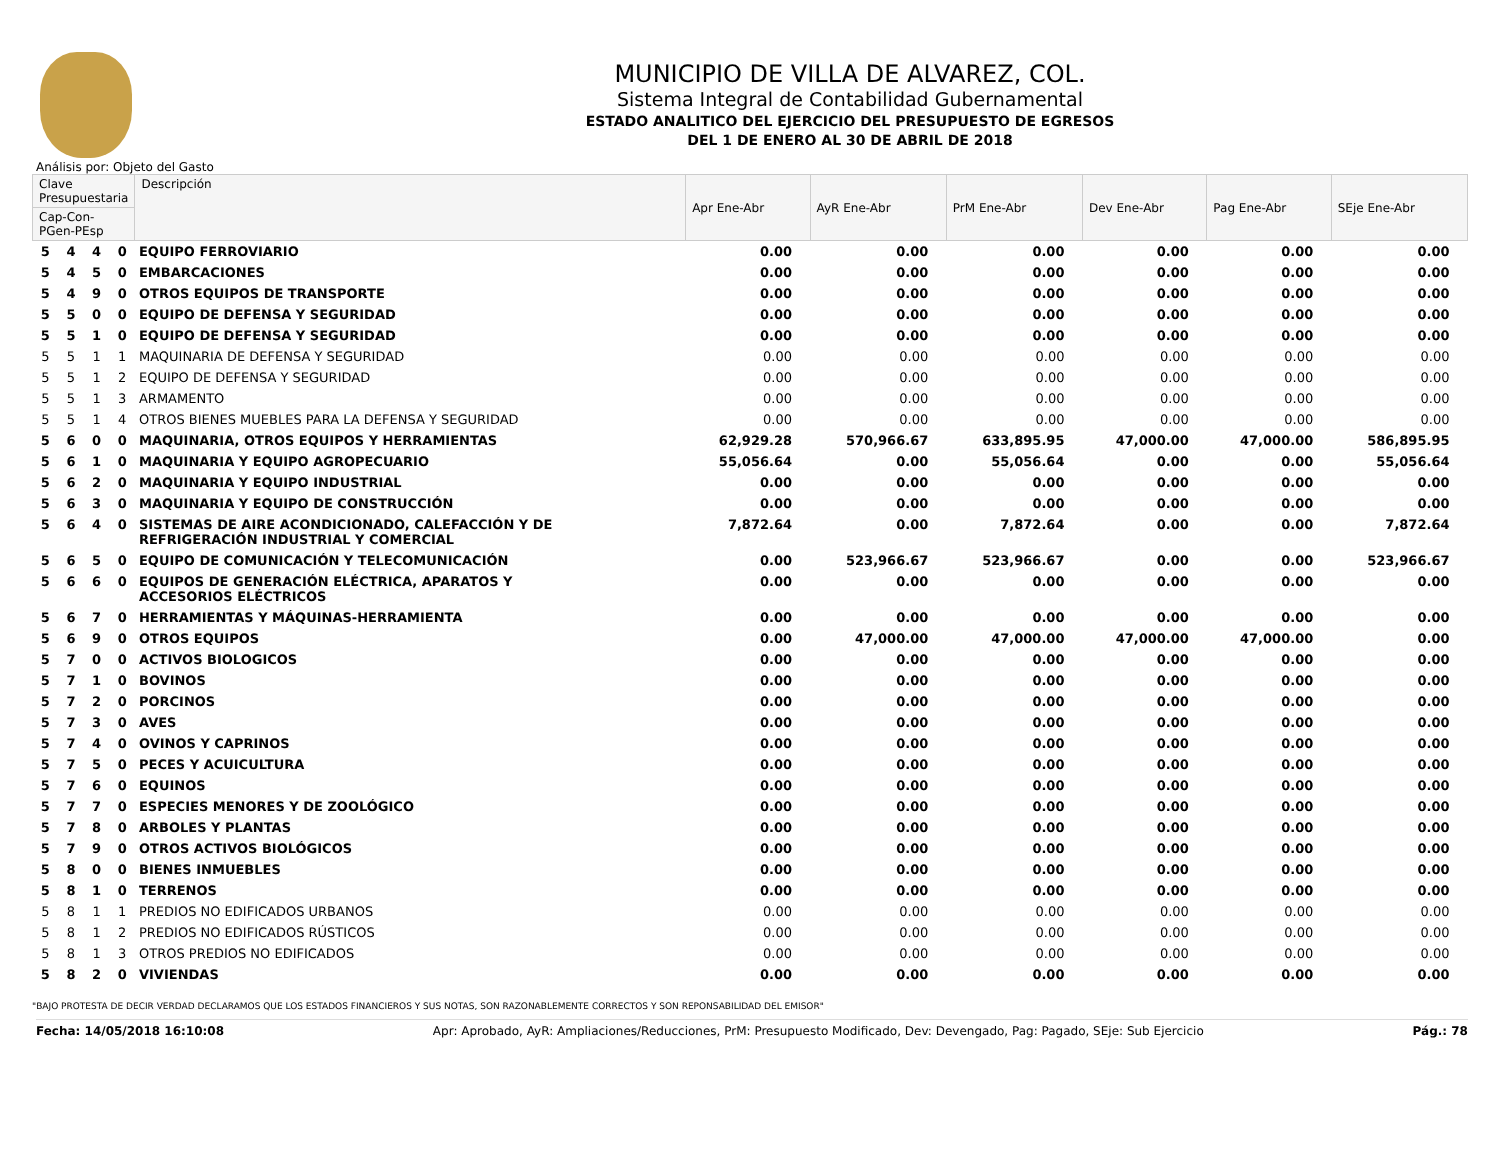MUNICIPIO DE VILLA DE ALVAREZ, COL.
Sistema Integral de Contabilidad Gubernamental
ESTADO ANALITICO DEL EJERCICIO DEL PRESUPUESTO DE EGRESOS
DEL 1 DE ENERO AL 30 DE ABRIL DE 2018
Análisis por: Objeto del Gasto
| Clave Presupuestaria | | | | Descripción | Apr Ene-Abr | AyR Ene-Abr | PrM Ene-Abr | Dev Ene-Abr | Pag Ene-Abr | SEje Ene-Abr |
| --- | --- | --- | --- | --- | --- | --- | --- | --- | --- | --- |
| Cap-Con-PGen-PEsp | | | | | | | | | | |
| 5 | 4 | 4 | 0 | EQUIPO FERROVIARIO | 0.00 | 0.00 | 0.00 | 0.00 | 0.00 | 0.00 |
| 5 | 4 | 5 | 0 | EMBARCACIONES | 0.00 | 0.00 | 0.00 | 0.00 | 0.00 | 0.00 |
| 5 | 4 | 9 | 0 | OTROS EQUIPOS DE TRANSPORTE | 0.00 | 0.00 | 0.00 | 0.00 | 0.00 | 0.00 |
| 5 | 5 | 0 | 0 | EQUIPO DE DEFENSA Y SEGURIDAD | 0.00 | 0.00 | 0.00 | 0.00 | 0.00 | 0.00 |
| 5 | 5 | 1 | 0 | EQUIPO DE DEFENSA Y SEGURIDAD | 0.00 | 0.00 | 0.00 | 0.00 | 0.00 | 0.00 |
| 5 | 5 | 1 | 1 | MAQUINARIA DE DEFENSA Y SEGURIDAD | 0.00 | 0.00 | 0.00 | 0.00 | 0.00 | 0.00 |
| 5 | 5 | 1 | 2 | EQUIPO DE DEFENSA Y SEGURIDAD | 0.00 | 0.00 | 0.00 | 0.00 | 0.00 | 0.00 |
| 5 | 5 | 1 | 3 | ARMAMENTO | 0.00 | 0.00 | 0.00 | 0.00 | 0.00 | 0.00 |
| 5 | 5 | 1 | 4 | OTROS BIENES MUEBLES PARA LA DEFENSA Y SEGURIDAD | 0.00 | 0.00 | 0.00 | 0.00 | 0.00 | 0.00 |
| 5 | 6 | 0 | 0 | MAQUINARIA, OTROS EQUIPOS Y HERRAMIENTAS | 62,929.28 | 570,966.67 | 633,895.95 | 47,000.00 | 47,000.00 | 586,895.95 |
| 5 | 6 | 1 | 0 | MAQUINARIA Y EQUIPO AGROPECUARIO | 55,056.64 | 0.00 | 55,056.64 | 0.00 | 0.00 | 55,056.64 |
| 5 | 6 | 2 | 0 | MAQUINARIA Y EQUIPO INDUSTRIAL | 0.00 | 0.00 | 0.00 | 0.00 | 0.00 | 0.00 |
| 5 | 6 | 3 | 0 | MAQUINARIA Y EQUIPO DE CONSTRUCCIÓN | 0.00 | 0.00 | 0.00 | 0.00 | 0.00 | 0.00 |
| 5 | 6 | 4 | 0 | SISTEMAS DE AIRE ACONDICIONADO, CALEFACCIÓN Y DE REFRIGERACIÓN INDUSTRIAL Y COMERCIAL | 7,872.64 | 0.00 | 7,872.64 | 0.00 | 0.00 | 7,872.64 |
| 5 | 6 | 5 | 0 | EQUIPO DE COMUNICACIÓN Y TELECOMUNICACIÓN | 0.00 | 523,966.67 | 523,966.67 | 0.00 | 0.00 | 523,966.67 |
| 5 | 6 | 6 | 0 | EQUIPOS DE GENERACIÓN ELÉCTRICA, APARATOS Y ACCESORIOS ELÉCTRICOS | 0.00 | 0.00 | 0.00 | 0.00 | 0.00 | 0.00 |
| 5 | 6 | 7 | 0 | HERRAMIENTAS Y MÁQUINAS-HERRAMIENTA | 0.00 | 0.00 | 0.00 | 0.00 | 0.00 | 0.00 |
| 5 | 6 | 9 | 0 | OTROS EQUIPOS | 0.00 | 47,000.00 | 47,000.00 | 47,000.00 | 47,000.00 | 0.00 |
| 5 | 7 | 0 | 0 | ACTIVOS BIOLOGICOS | 0.00 | 0.00 | 0.00 | 0.00 | 0.00 | 0.00 |
| 5 | 7 | 1 | 0 | BOVINOS | 0.00 | 0.00 | 0.00 | 0.00 | 0.00 | 0.00 |
| 5 | 7 | 2 | 0 | PORCINOS | 0.00 | 0.00 | 0.00 | 0.00 | 0.00 | 0.00 |
| 5 | 7 | 3 | 0 | AVES | 0.00 | 0.00 | 0.00 | 0.00 | 0.00 | 0.00 |
| 5 | 7 | 4 | 0 | OVINOS Y CAPRINOS | 0.00 | 0.00 | 0.00 | 0.00 | 0.00 | 0.00 |
| 5 | 7 | 5 | 0 | PECES Y ACUICULTURA | 0.00 | 0.00 | 0.00 | 0.00 | 0.00 | 0.00 |
| 5 | 7 | 6 | 0 | EQUINOS | 0.00 | 0.00 | 0.00 | 0.00 | 0.00 | 0.00 |
| 5 | 7 | 7 | 0 | ESPECIES MENORES Y DE ZOOLÓGICO | 0.00 | 0.00 | 0.00 | 0.00 | 0.00 | 0.00 |
| 5 | 7 | 8 | 0 | ARBOLES Y PLANTAS | 0.00 | 0.00 | 0.00 | 0.00 | 0.00 | 0.00 |
| 5 | 7 | 9 | 0 | OTROS ACTIVOS BIOLÓGICOS | 0.00 | 0.00 | 0.00 | 0.00 | 0.00 | 0.00 |
| 5 | 8 | 0 | 0 | BIENES INMUEBLES | 0.00 | 0.00 | 0.00 | 0.00 | 0.00 | 0.00 |
| 5 | 8 | 1 | 0 | TERRENOS | 0.00 | 0.00 | 0.00 | 0.00 | 0.00 | 0.00 |
| 5 | 8 | 1 | 1 | PREDIOS NO EDIFICADOS URBANOS | 0.00 | 0.00 | 0.00 | 0.00 | 0.00 | 0.00 |
| 5 | 8 | 1 | 2 | PREDIOS NO EDIFICADOS RÚSTICOS | 0.00 | 0.00 | 0.00 | 0.00 | 0.00 | 0.00 |
| 5 | 8 | 1 | 3 | OTROS PREDIOS NO EDIFICADOS | 0.00 | 0.00 | 0.00 | 0.00 | 0.00 | 0.00 |
| 5 | 8 | 2 | 0 | VIVIENDAS | 0.00 | 0.00 | 0.00 | 0.00 | 0.00 | 0.00 |
"BAJO PROTESTA DE DECIR VERDAD DECLARAMOS QUE LOS ESTADOS FINANCIEROS Y SUS NOTAS, SON RAZONABLEMENTE CORRECTOS Y SON REPONSABILIDAD DEL EMISOR"
Fecha: 14/05/2018 16:10:08 Apr: Aprobado, AyR: Ampliaciones/Reducciones, PrM: Presupuesto Modificado, Dev: Devengado, Pag: Pagado, SEje: Sub Ejercicio Pág.: 78